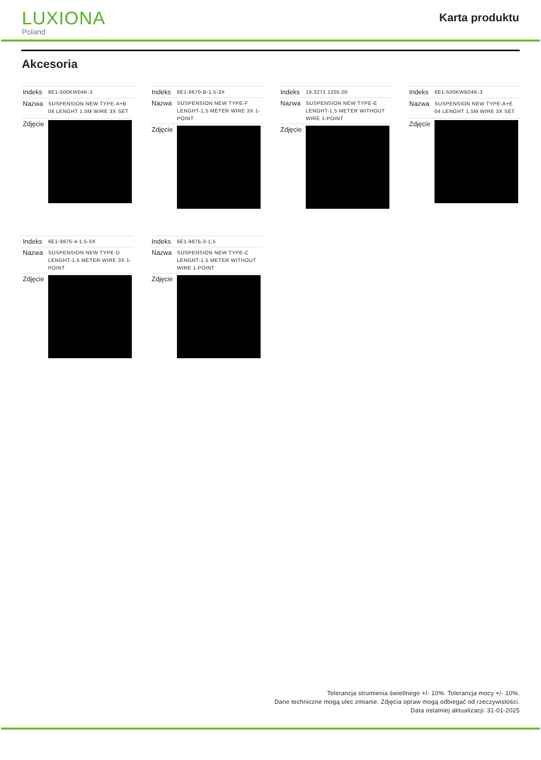LUXIONA
Poland
Karta produktu
Akcesoria
| Indeks | 6E1-500KW04K-3 |
| Nazwa | SUSPENSION NEW TYPE-A+B 04 LENGHT 1,5M WIRE 3X SET |
| Zdjęcie | |
| Indeks | 6E1-8670-B-1,5-3X |
| Nazwa | SUSPENSION NEW TYPE-F LENGHT-1,5 METER WIRE 3X 1-POINT |
| Zdjęcie | |
| Indeks | 19.3272.1205.00 |
| Nazwa | SUSPENSION NEW TYPE-E LENGHT-1,5 METER WITHOUT WIRE 1-POINT |
| Zdjęcie | |
| Indeks | 6E1-500KWB04K-3 |
| Nazwa | SUSPENSION NEW TYPE-A+E 04 LENGHT 1,5M WIRE 3X SET |
| Zdjęcie | |
| Indeks | 6E1-9875-4-1,5-3X |
| Nazwa | SUSPENSION NEW TYPE-D LENGHT-1,5 METER WIRE 3X 1-POINT |
| Zdjęcie | |
| Indeks | 6E1-9875-3-1,5 |
| Nazwa | SUSPENSION NEW TYPE-C LENGHT-1,5 METER WITHOUT WIRE 1-POINT |
| Zdjęcie | |
Tolerancja strumienia świetlnego +/- 10%. Tolerancja mocy +/- 10%.
Dane techniczne mogą ulec zmianie. Zdjęcia opraw mogą odbiegać od rzeczywistości.
Data ostatniej aktualizacji: 31-01-2025